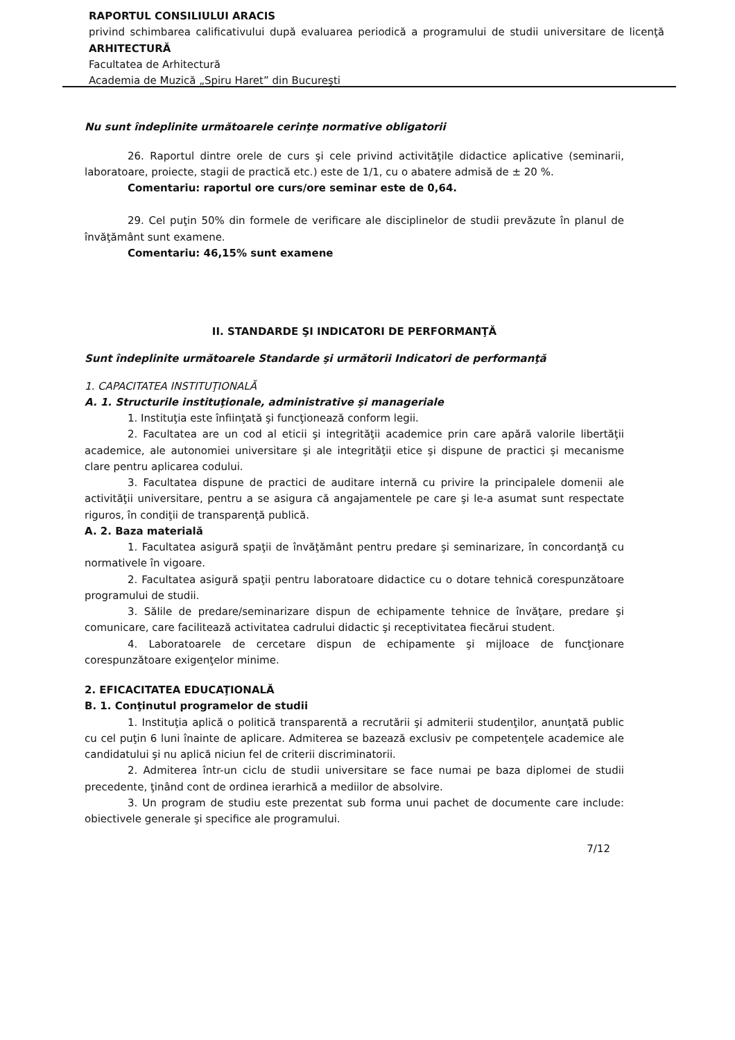RAPORTUL CONSILIULUI ARACIS
privind schimbarea calificativului după evaluarea periodică a programului de studii universitare de licenţă ARHITECTURĂ
Facultatea de Arhitectură
Academia de Muzică „Spiru Haret” din Bucureşti
Nu sunt îndeplinite următoarele cerinţe normative obligatorii
26. Raportul dintre orele de curs şi cele privind activităţile didactice aplicative (seminarii, laboratoare, proiecte, stagii de practică etc.) este de 1/1, cu o abatere admisă de ± 20 %.
Comentariu: raportul ore curs/ore seminar este de 0,64.
29. Cel puţin 50% din formele de verificare ale disciplinelor de studii prevăzute în planul de învăţământ sunt examene.
Comentariu: 46,15% sunt examene
II. STANDARDE ŞI INDICATORI DE PERFORMANŢĂ
Sunt îndeplinite următoarele Standarde şi următorii Indicatori de performanţă
1. CAPACITATEA INSTITUŢIONALĂ
A. 1. Structurile instituţionale, administrative şi manageriale
1. Instituţia este înfiinţată şi funcţionează conform legii.
2. Facultatea are un cod al eticii şi integrităţii academice prin care apără valorile libertăţii academice, ale autonomiei universitare şi ale integrităţii etice şi dispune de practici şi mecanisme clare pentru aplicarea codului.
3. Facultatea dispune de practici de auditare internă cu privire la principalele domenii ale activităţii universitare, pentru a se asigura că angajamentele pe care şi le-a asumat sunt respectate riguros, în condiţii de transparenţă publică.
A. 2. Baza materială
1. Facultatea asigură spaţii de învăţământ pentru predare şi seminarizare, în concordanţă cu normativele în vigoare.
2. Facultatea asigură spaţii pentru laboratoare didactice cu o dotare tehnică corespunzătoare programului de studii.
3. Sălile de predare/seminarizare dispun de echipamente tehnice de învăţare, predare şi comunicare, care facilitează activitatea cadrului didactic şi receptivitatea fiecărui student.
4. Laboratoarele de cercetare dispun de echipamente şi mijloace de funcţionare corespunzătoare exigenţelor minime.
2. EFICACITATEA EDUCAŢIONALĂ
B. 1. Conţinutul programelor de studii
1. Instituţia aplică o politică transparentă a recrutării şi admiterii studenţilor, anunţată public cu cel puţin 6 luni înainte de aplicare. Admiterea se bazează exclusiv pe competenţele academice ale candidatului şi nu aplică niciun fel de criterii discriminatorii.
2. Admiterea într-un ciclu de studii universitare se face numai pe baza diplomei de studii precedente, ţinând cont de ordinea ierarhică a mediilor de absolvire.
3. Un program de studiu este prezentat sub forma unui pachet de documente care include: obiectivele generale şi specifice ale programului.
7/12